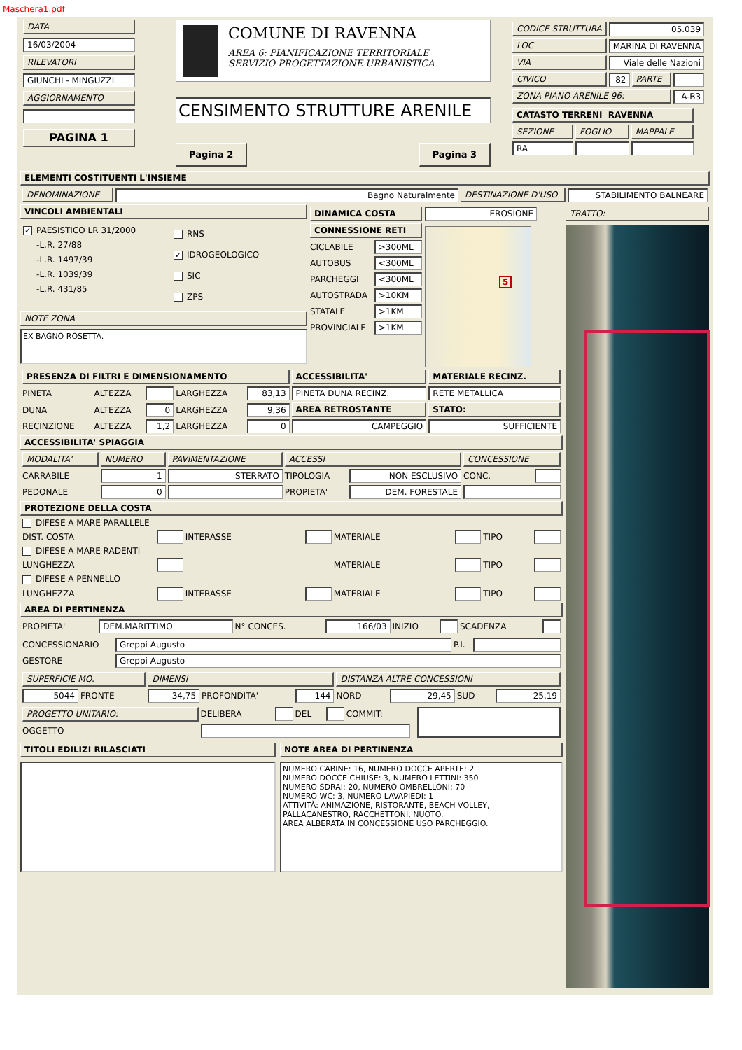Maschera1.pdf
DATA
16/03/2004
RILEVATORI
GIUNCHI - MINGUZZI
AGGIORNAMENTO
PAGINA 1
COMUNE DI RAVENNA
AREA 6: PIANIFICAZIONE TERRITORIALE
SERVIZIO PROGETTAZIONE URBANISTICA
CENSIMENTO STRUTTURE ARENILE
Pagina 2 Pagina 3
| CODICE STRUTTURA | 05.039 | | |
| LOC | MARINA DI RAVENNA | | |
| VIA | Viale delle Nazioni | | |
| CIVICO | 82 | PARTE | |
| ZONA PIANO ARENILE 96: | | | A-B3 |
| CATASTO TERRENI RAVENNA | | |
| SEZIONE | FOGLIO | MAPPALE |
| RA | | |
ELEMENTI COSTITUENTI L'INSIEME
| DENOMINAZIONE | Bagno Naturalmente | DESTINAZIONE D'USO | STABILIMENTO BALNEARE |
VINCOLI AMBIENTALI
✓ PAESISTICO LR 31/2000
-L.R. 27/88
-L.R. 1497/39
-L.R. 1039/39
-L.R. 431/85
RNS
✓ IDROGEOLOGICO
SIC
ZPS
NOTE ZONA
EX BAGNO ROSETTA.
| DINAMICA COSTA | |
| CONNESSIONE RETI | |
| CICLABILE | >300ML |
| AUTOBUS | <300ML |
| PARCHEGGI | <300ML |
| AUTOSTRADA | >10KM |
| STATALE | >1KM |
| PROVINCIALE | >1KM |
EROSIONE
5
| PRESENZA DI FILTRI E DIMENSIONAMENTO | | | | | ACCESSIBILITA' | MATERIALE RECINZ. |
| PINETA | ALTEZZA | | LARGHEZZA | 83,13 | PINETA DUNA RECINZ. | RETE METALLICA |
| DUNA | ALTEZZA | 0 | LARGHEZZA | 9,36 | AREA RETROSTANTE | STATO: |
| RECINZIONE | ALTEZZA | 1,2 | LARGHEZZA | 0 | CAMPEGGIO | SUFFICIENTE |
ACCESSIBILITA' SPIAGGIA
| MODALITA' | NUMERO | PAVIMENTAZIONE | ACCESSI | | CONCESSIONE | |
| CARRABILE | 1 | STERRATO | TIPOLOGIA | NON ESCLUSIVO | CONC. | |
| PEDONALE | 0 | | PROPIETA' | DEM. FORESTALE | | |
PROTEZIONE DELLA COSTA
| DIFESE A MARE PARALLELE | | | | | | | |
| DIST. COSTA | | INTERASSE | | MATERIALE | | TIPO | |
| DIFESE A MARE RADENTI | | | | | | | |
| LUNGHEZZA | | | | MATERIALE | | TIPO | |
| DIFESE A PENNELLO | | | | | | | |
| LUNGHEZZA | | INTERASSE | | MATERIALE | | TIPO | |
AREA DI PERTINENZA
| PROPIETA' | DEM.MARITTIMO | N° CONCES. | 166/03 | INIZIO | | SCADENZA | |
| CONCESSIONARIO | Greppi Augusto | P.I. | |
| GESTORE | Greppi Augusto | | |
| SUPERFICIE MQ. | | DIMENSI | | | DISTANZA ALTRE CONCESSIONI | | | |
| 5044 | FRONTE | 34,75 | PROFONDITA' | 144 | NORD | 29,45 | SUD | 25,19 |
| PROGETTO UNITARIO: | DELIBERA | | DEL | | COMMIT: |
| OGGETTO | | | | | |
TITOLI EDILIZI RILASCIATI NOTE AREA DI PERTINENZA
NUMERO CABINE: 16, NUMERO DOCCE APERTE: 2
NUMERO DOCCE CHIUSE: 3, NUMERO LETTINI: 350
NUMERO SDRAI: 20, NUMERO OMBRELLONI: 70
NUMERO WC: 3, NUMERO LAVAPIEDI: 1
ATTIVITÀ: ANIMAZIONE, RISTORANTE, BEACH VOLLEY,
PALLACANESTRO, RACCHETTONI, NUOTO.
AREA ALBERATA IN CONCESSIONE USO PARCHEGGIO.
TRATTO: